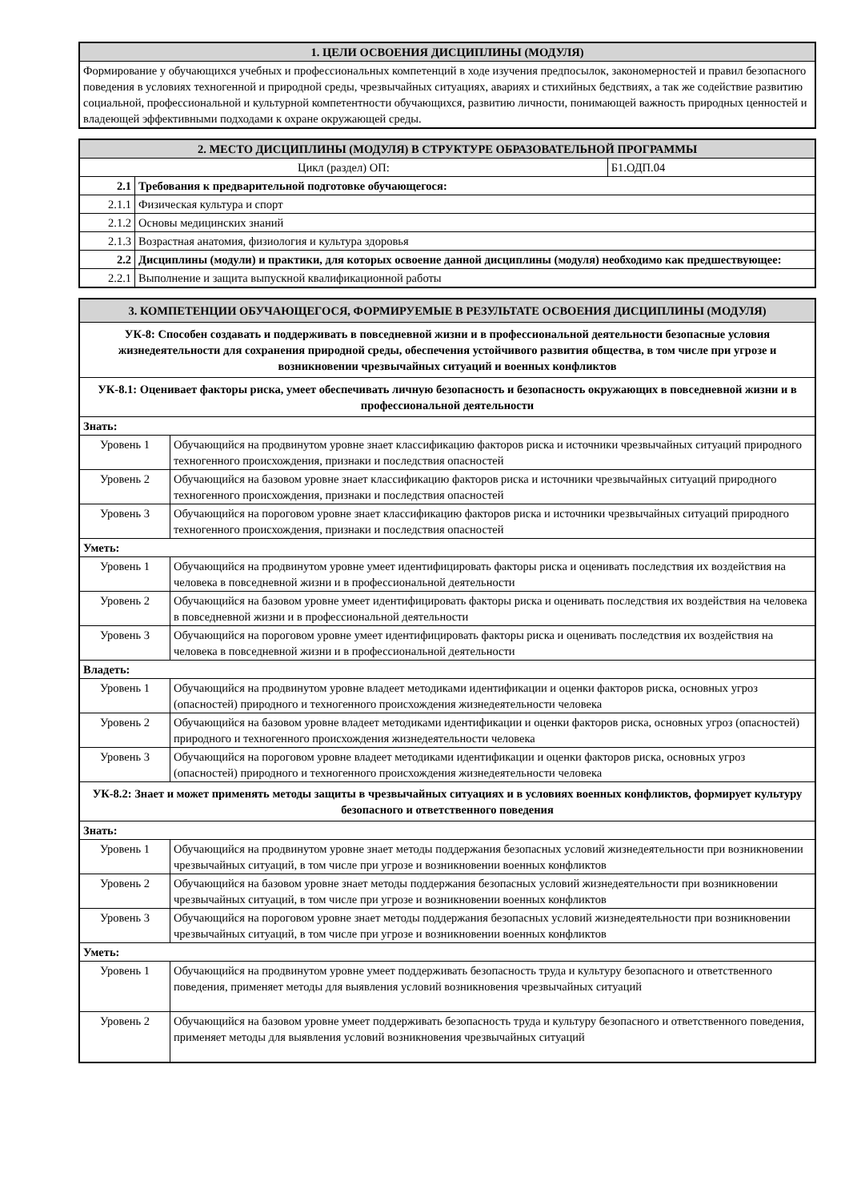| 1. ЦЕЛИ ОСВОЕНИЯ ДИСЦИПЛИНЫ (МОДУЛЯ) |
| --- |
| Формирование у обучающихся учебных и профессиональных компетенций в ходе изучения предпосылок, закономерностей и правил безопасного поведения в условиях техногенной и природной среды, чрезвычайных ситуациях, авариях и стихийных бедствиях, а так же содействие развитию социальной, профессиональной и культурной компетентности обучающихся, развитию личности, понимающей важность природных ценностей и владеющей эффективными подходами к охране окружающей среды. |
| 2. МЕСТО ДИСЦИПЛИНЫ (МОДУЛЯ) В СТРУКТУРЕ ОБРАЗОВАТЕЛЬНОЙ ПРОГРАММЫ | | |
| --- | --- | --- |
| Цикл (раздел) ОП: | | Б1.ОДП.04 |
| 2.1 | Требования к предварительной подготовке обучающегося: | |
| 2.1.1 | Физическая культура и спорт | |
| 2.1.2 | Основы медицинских знаний | |
| 2.1.3 | Возрастная анатомия, физиология и культура здоровья | |
| 2.2 | Дисциплины (модули) и практики, для которых освоение данной дисциплины (модуля) необходимо как предшествующее: | |
| 2.2.1 | Выполнение и защита выпускной квалификационной работы | |
| 3. КОМПЕТЕНЦИИ ОБУЧАЮЩЕГОСЯ, ФОРМИРУЕМЫЕ В РЕЗУЛЬТАТЕ ОСВОЕНИЯ ДИСЦИПЛИНЫ (МОДУЛЯ) | |
| --- | --- |
| УК-8: Способен создавать и поддерживать в повседневной жизни и в профессиональной деятельности безопасные условия жизнедеятельности для сохранения природной среды, обеспечения устойчивого развития общества, в том числе при угрозе и возникновении чрезвычайных ситуаций и военных конфликтов | |
| УК-8.1: Оценивает факторы риска, умеет обеспечивать личную безопасность и безопасность окружающих в повседневной жизни и в профессиональной деятельности | |
| Знать: | |
| Уровень 1 | Обучающийся на продвинутом уровне знает классификацию факторов риска и источники чрезвычайных ситуаций природного техногенного происхождения, признаки и последствия опасностей |
| Уровень 2 | Обучающийся на базовом уровне знает классификацию факторов риска и источники чрезвычайных ситуаций природного техногенного происхождения, признаки и последствия опасностей |
| Уровень 3 | Обучающийся на пороговом уровне знает классификацию факторов риска и источники чрезвычайных ситуаций природного техногенного происхождения, признаки и последствия опасностей |
| Уметь: | |
| Уровень 1 | Обучающийся на продвинутом уровне умеет идентифицировать факторы риска и оценивать последствия их воздействия на человека в повседневной жизни и в профессиональной деятельности |
| Уровень 2 | Обучающийся на базовом уровне умеет идентифицировать факторы риска и оценивать последствия их воздействия на человека в повседневной жизни и в профессиональной деятельности |
| Уровень 3 | Обучающийся на пороговом уровне умеет идентифицировать факторы риска и оценивать последствия их воздействия на человека в повседневной жизни и в профессиональной деятельности |
| Владеть: | |
| Уровень 1 | Обучающийся на продвинутом уровне владеет методиками идентификации и оценки факторов риска, основных угроз (опасностей) природного и техногенного происхождения жизнедеятельности человека |
| Уровень 2 | Обучающийся на базовом уровне владеет методиками идентификации и оценки факторов риска, основных угроз (опасностей) природного и техногенного происхождения жизнедеятельности человека |
| Уровень 3 | Обучающийся на пороговом уровне владеет методиками идентификации и оценки факторов риска, основных угроз (опасностей) природного и техногенного происхождения жизнедеятельности человека |
| УК-8.2: Знает и может применять методы защиты в чрезвычайных ситуациях и в условиях военных конфликтов, формирует культуру безопасного и ответственного поведения | |
| Знать: | |
| Уровень 1 | Обучающийся на продвинутом уровне знает методы поддержания безопасных условий жизнедеятельности при возникновении чрезвычайных ситуаций, в том числе при угрозе и возникновении военных конфликтов |
| Уровень 2 | Обучающийся на базовом уровне знает методы поддержания безопасных условий жизнедеятельности при возникновении чрезвычайных ситуаций, в том числе при угрозе и возникновении военных конфликтов |
| Уровень 3 | Обучающийся на пороговом уровне знает методы поддержания безопасных условий жизнедеятельности при возникновении чрезвычайных ситуаций, в том числе при угрозе и возникновении военных конфликтов |
| Уметь: | |
| Уровень 1 | Обучающийся на продвинутом уровне умеет поддерживать безопасность труда и культуру безопасного и ответственного поведения, применяет методы для выявления условий возникновения чрезвычайных ситуаций |
| Уровень 2 | Обучающийся на базовом уровне умеет поддерживать безопасность труда и культуру безопасного и ответственного поведения, применяет методы для выявления условий возникновения чрезвычайных ситуаций |